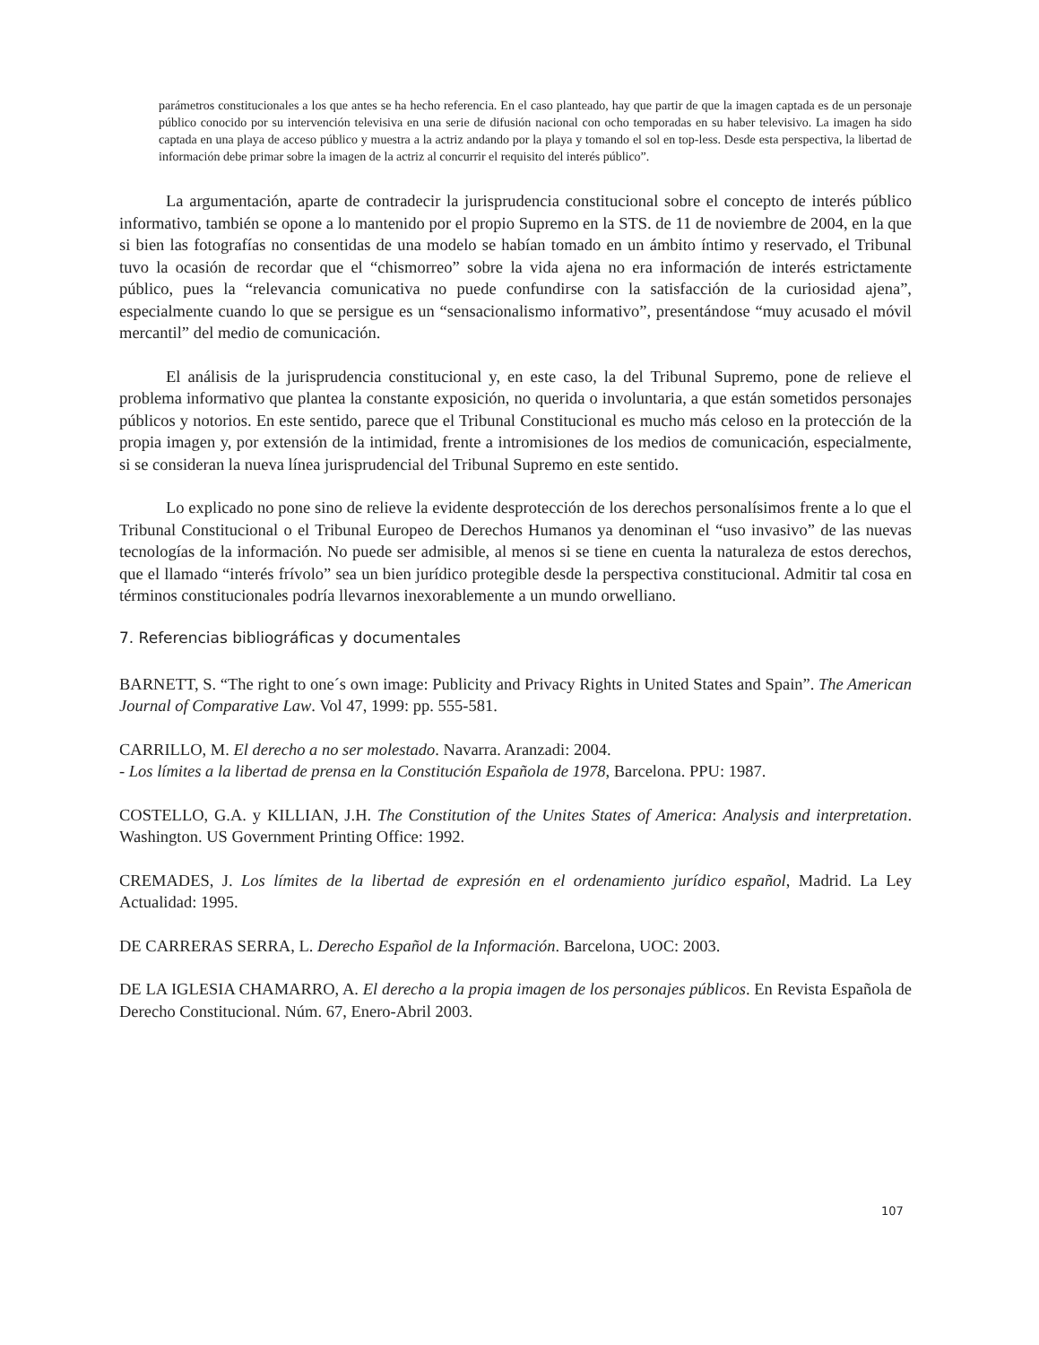parámetros constitucionales a los que antes se ha hecho referencia. En el caso planteado, hay que partir de que la imagen captada es de un personaje público conocido por su intervención televisiva en una serie de difusión nacional con ocho temporadas en su haber televisivo. La imagen ha sido captada en una playa de acceso público y muestra a la actriz andando por la playa y tomando el sol en top-less. Desde esta perspectiva, la libertad de información debe primar sobre la imagen de la actriz al concurrir el requisito del interés público”.
La argumentación, aparte de contradecir la jurisprudencia constitucional sobre el concepto de interés público informativo, también se opone a lo mantenido por el propio Supremo en la STS. de 11 de noviembre de 2004, en la que si bien las fotografías no consentidas de una modelo se habían tomado en un ámbito íntimo y reservado, el Tribunal tuvo la ocasión de recordar que el “chismorreo” sobre la vida ajena no era información de interés estrictamente público, pues la “relevancia comunicativa no puede confundirse con la satisfacción de la curiosidad ajena”, especialmente cuando lo que se persigue es un “sensacionalismo informativo”, presentándose “muy acusado el móvil mercantil” del medio de comunicación.
El análisis de la jurisprudencia constitucional y, en este caso, la del Tribunal Supremo, pone de relieve el problema informativo que plantea la constante exposición, no querida o involuntaria, a que están sometidos personajes públicos y notorios. En este sentido, parece que el Tribunal Constitucional es mucho más celoso en la protección de la propia imagen y, por extensión de la intimidad, frente a intromisiones de los medios de comunicación, especialmente, si se consideran la nueva línea jurisprudencial del Tribunal Supremo en este sentido.
Lo explicado no pone sino de relieve la evidente desprotección de los derechos personalísimos frente a lo que el Tribunal Constitucional o el Tribunal Europeo de Derechos Humanos ya denominan el “uso invasivo” de las nuevas tecnologías de la información. No puede ser admisible, al menos si se tiene en cuenta la naturaleza de estos derechos, que el llamado “interés frívolo” sea un bien jurídico protegible desde la perspectiva constitucional. Admitir tal cosa en términos constitucionales podría llevarnos inexorablemente a un mundo orwelliano.
7. Referencias bibliográficas y documentales
BARNETT, S. “The right to one´s own image: Publicity and Privacy Rights in United States and Spain”. The American Journal of Comparative Law. Vol 47, 1999: pp. 555-581.
CARRILLO, M. El derecho a no ser molestado. Navarra. Aranzadi: 2004.
- Los límites a la libertad de prensa en la Constitución Española de 1978, Barcelona. PPU: 1987.
COSTELLO, G.A. y KILLIAN, J.H. The Constitution of the Unites States of America: Analysis and interpretation. Washington. US Government Printing Office: 1992.
CREMADES, J. Los límites de la libertad de expresión en el ordenamiento jurídico español, Madrid. La Ley Actualidad: 1995.
DE CARRERAS SERRA, L. Derecho Español de la Información. Barcelona, UOC: 2003.
DE LA IGLESIA CHAMARRO, A. El derecho a la propia imagen de los personajes públicos. En Revista Española de Derecho Constitucional. Núm. 67, Enero-Abril 2003.
107